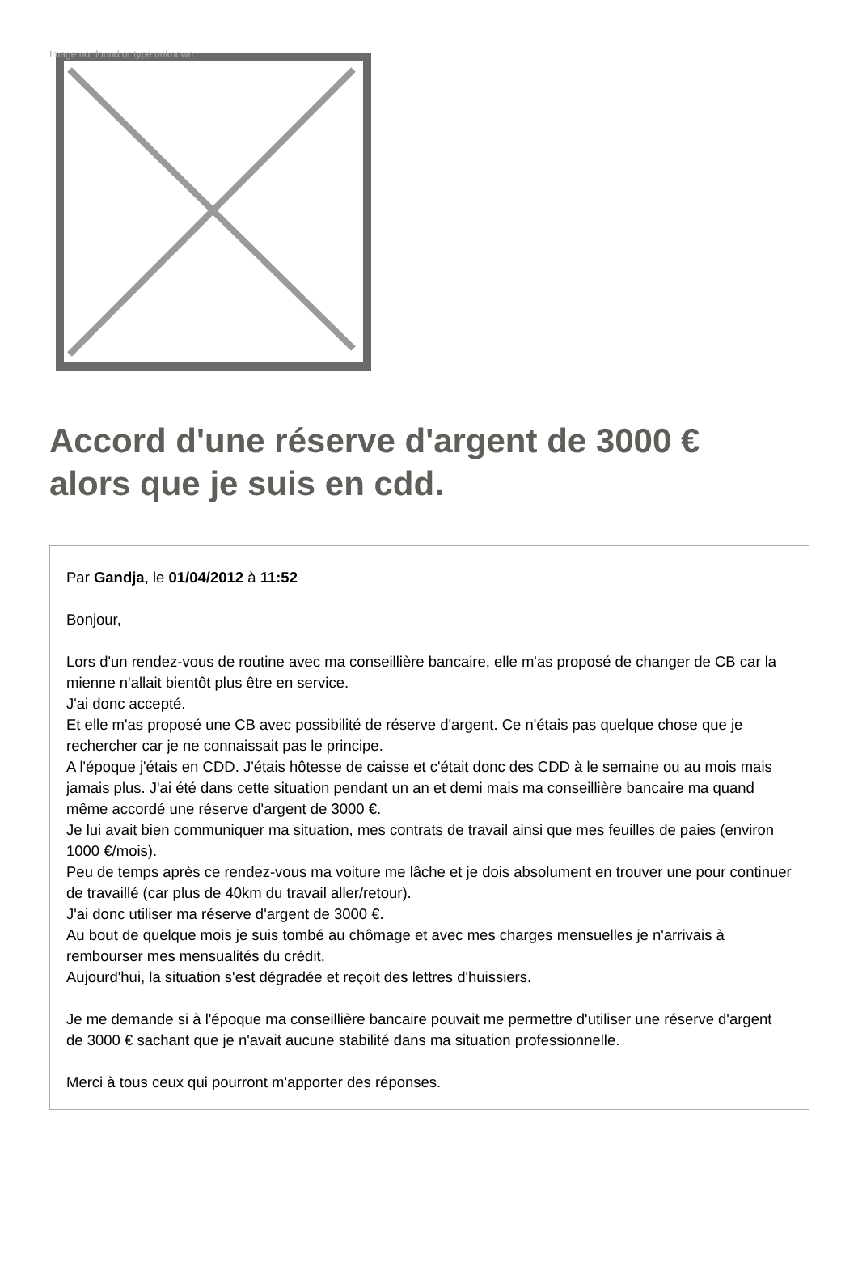Image not found or type unknown
Accord d'une réserve d'argent de 3000 € alors que je suis en cdd.
Par Gandja, le 01/04/2012 à 11:52
Bonjour,
Lors d'un rendez-vous de routine avec ma conseillière bancaire, elle m'as proposé de changer de CB car la mienne n'allait bientôt plus être en service.
J'ai donc accepté.
Et elle m'as proposé une CB avec possibilité de réserve d'argent. Ce n'étais pas quelque chose que je rechercher car je ne connaissait pas le principe.
A l'époque j'étais en CDD. J'étais hôtesse de caisse et c'était donc des CDD à le semaine ou au mois mais jamais plus. J'ai été dans cette situation pendant un an et demi mais ma conseillière bancaire ma quand même accordé une réserve d'argent de 3000 €.
Je lui avait bien communiquer ma situation, mes contrats de travail ainsi que mes feuilles de paies (environ 1000 €/mois).
Peu de temps après ce rendez-vous ma voiture me lâche et je dois absolument en trouver une pour continuer de travaillé (car plus de 40km du travail aller/retour).
J'ai donc utiliser ma réserve d'argent de 3000 €.
Au bout de quelque mois je suis tombé au chômage et avec mes charges mensuelles je n'arrivais à rembourser mes mensualités du crédit.
Aujourd'hui, la situation s'est dégradée et reçoit des lettres d'huissiers.
Je me demande si à l'époque ma conseillière bancaire pouvait me permettre d'utiliser une réserve d'argent de 3000 € sachant que je n'avait aucune stabilité dans ma situation professionnelle.
Merci à tous ceux qui pourront m'apporter des réponses.